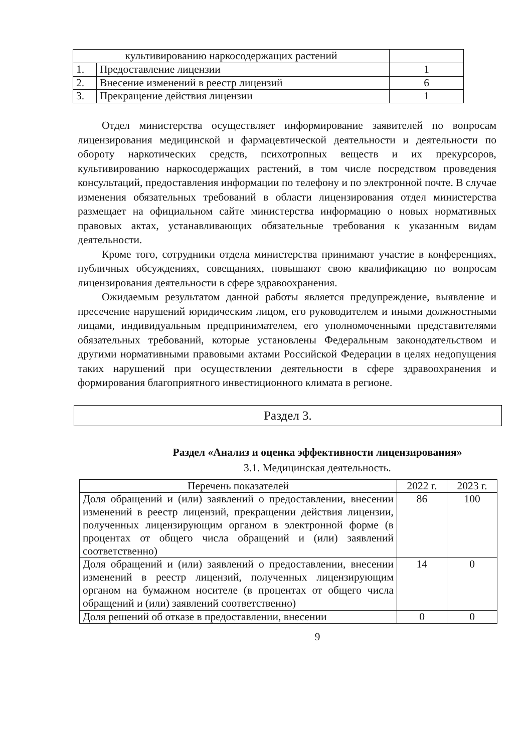| культивированию наркосодержащих растений | | |
| 1. | Предоставление лицензии | 1 |
| 2. | Внесение изменений в реестр лицензий | 6 |
| 3. | Прекращение действия лицензии | 1 |
Отдел министерства осуществляет информирование заявителей по вопросам лицензирования медицинской и фармацевтической деятельности и деятельности по обороту наркотических средств, психотропных веществ и их прекурсоров, культивированию наркосодержащих растений, в том числе посредством проведения консультаций, предоставления информации по телефону и по электронной почте. В случае изменения обязательных требований в области лицензирования отдел министерства размещает на официальном сайте министерства информацию о новых нормативных правовых актах, устанавливающих обязательные требования к указанным видам деятельности.
Кроме того, сотрудники отдела министерства принимают участие в конференциях, публичных обсуждениях, совещаниях, повышают свою квалификацию по вопросам лицензирования деятельности в сфере здравоохранения.
Ожидаемым результатом данной работы является предупреждение, выявление и пресечение нарушений юридическим лицом, его руководителем и иными должностными лицами, индивидуальным предпринимателем, его уполномоченными представителями обязательных требований, которые установлены Федеральным законодательством и другими нормативными правовыми актами Российской Федерации в целях недопущения таких нарушений при осуществлении деятельности в сфере здравоохранения и формирования благоприятного инвестиционного климата в регионе.
Раздел 3.
Раздел «Анализ и оценка эффективности лицензирования»
3.1. Медицинская деятельность.
| Перечень показателей | 2022 г. | 2023 г. |
| Доля обращений и (или) заявлений о предоставлении, внесении изменений в реестр лицензий, прекращении действия лицензии, полученных лицензирующим органом в электронной форме (в процентах от общего числа обращений и (или) заявлений соответственно) | 86 | 100 |
| Доля обращений и (или) заявлений о предоставлении, внесении изменений в реестр лицензий, полученных лицензирующим органом на бумажном носителе (в процентах от общего числа обращений и (или) заявлений соответственно) | 14 | 0 |
| Доля решений об отказе в предоставлении, внесении | 0 | 0 |
9